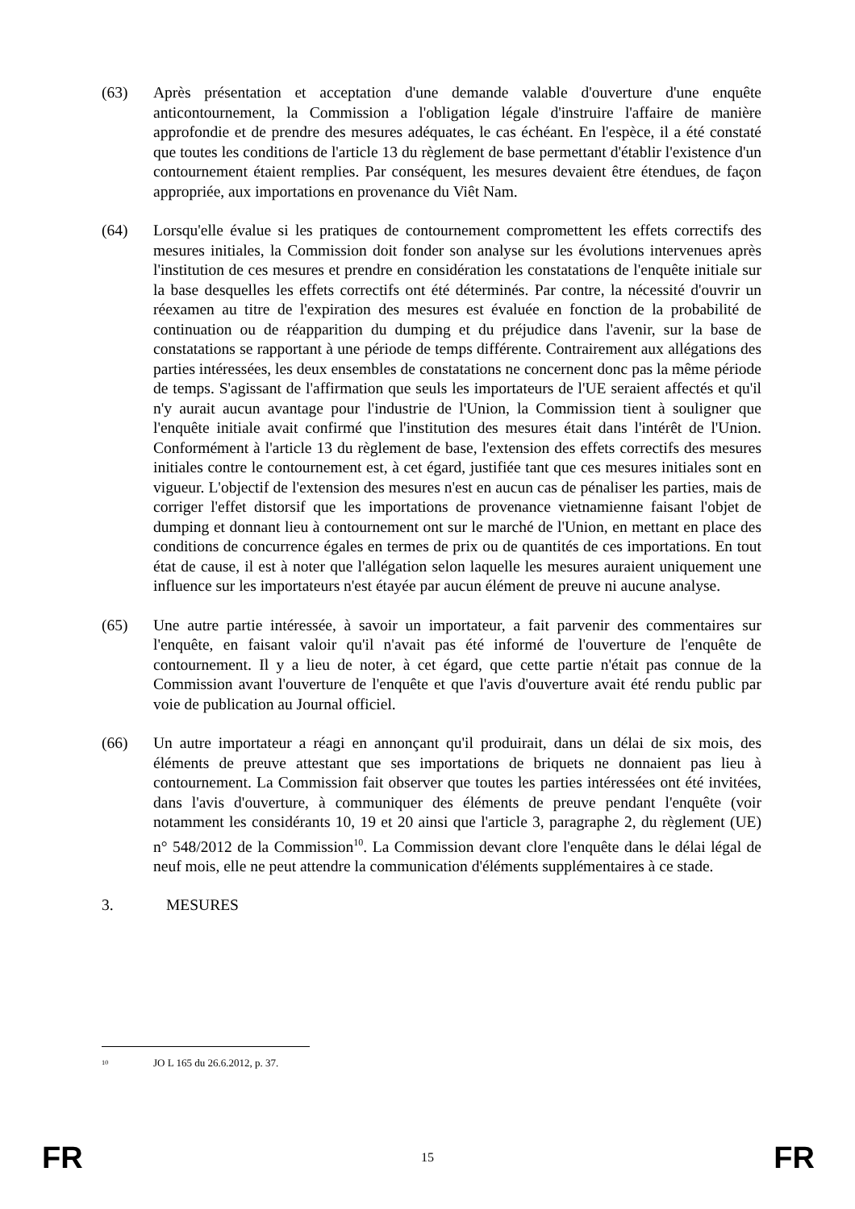(63) Après présentation et acceptation d'une demande valable d'ouverture d'une enquête anticontournement, la Commission a l'obligation légale d'instruire l'affaire de manière approfondie et de prendre des mesures adéquates, le cas échéant. En l'espèce, il a été constaté que toutes les conditions de l'article 13 du règlement de base permettant d'établir l'existence d'un contournement étaient remplies. Par conséquent, les mesures devaient être étendues, de façon appropriée, aux importations en provenance du Viêt Nam.
(64) Lorsqu'elle évalue si les pratiques de contournement compromettent les effets correctifs des mesures initiales, la Commission doit fonder son analyse sur les évolutions intervenues après l'institution de ces mesures et prendre en considération les constatations de l'enquête initiale sur la base desquelles les effets correctifs ont été déterminés. Par contre, la nécessité d'ouvrir un réexamen au titre de l'expiration des mesures est évaluée en fonction de la probabilité de continuation ou de réapparition du dumping et du préjudice dans l'avenir, sur la base de constatations se rapportant à une période de temps différente. Contrairement aux allégations des parties intéressées, les deux ensembles de constatations ne concernent donc pas la même période de temps. S'agissant de l'affirmation que seuls les importateurs de l'UE seraient affectés et qu'il n'y aurait aucun avantage pour l'industrie de l'Union, la Commission tient à souligner que l'enquête initiale avait confirmé que l'institution des mesures était dans l'intérêt de l'Union. Conformément à l'article 13 du règlement de base, l'extension des effets correctifs des mesures initiales contre le contournement est, à cet égard, justifiée tant que ces mesures initiales sont en vigueur. L'objectif de l'extension des mesures n'est en aucun cas de pénaliser les parties, mais de corriger l'effet distorsif que les importations de provenance vietnamienne faisant l'objet de dumping et donnant lieu à contournement ont sur le marché de l'Union, en mettant en place des conditions de concurrence égales en termes de prix ou de quantités de ces importations. En tout état de cause, il est à noter que l'allégation selon laquelle les mesures auraient uniquement une influence sur les importateurs n'est étayée par aucun élément de preuve ni aucune analyse.
(65) Une autre partie intéressée, à savoir un importateur, a fait parvenir des commentaires sur l'enquête, en faisant valoir qu'il n'avait pas été informé de l'ouverture de l'enquête de contournement. Il y a lieu de noter, à cet égard, que cette partie n'était pas connue de la Commission avant l'ouverture de l'enquête et que l'avis d'ouverture avait été rendu public par voie de publication au Journal officiel.
(66) Un autre importateur a réagi en annonçant qu'il produirait, dans un délai de six mois, des éléments de preuve attestant que ses importations de briquets ne donnaient pas lieu à contournement. La Commission fait observer que toutes les parties intéressées ont été invitées, dans l'avis d'ouverture, à communiquer des éléments de preuve pendant l'enquête (voir notamment les considérants 10, 19 et 20 ainsi que l'article 3, paragraphe 2, du règlement (UE) n° 548/2012 de la Commission<sup>10</sup>. La Commission devant clore l'enquête dans le délai légal de neuf mois, elle ne peut attendre la communication d'éléments supplémentaires à ce stade.
3. MESURES
<sup>10</sup> JO L 165 du 26.6.2012, p. 37.
FR 15 FR